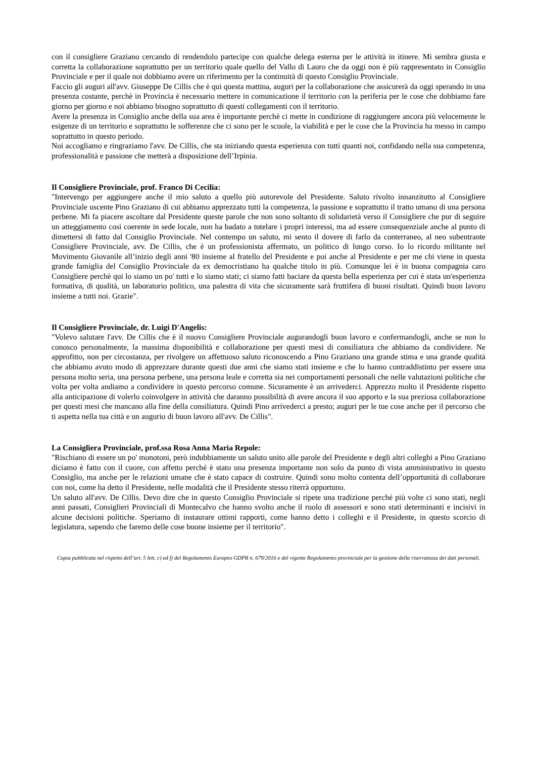con il consigliere Graziano cercando di rendendolo partecipe con qualche delega esterna per le attività in itinere. Mi sembra giusta e corretta la collaborazione soprattutto per un territorio quale quello del Vallo di Lauro che da oggi non è più rappresentato in Consiglio Provinciale e per il quale noi dobbiamo avere un riferimento per la continuità di questo Consiglio Provinciale.
Faccio gli auguri all'avv. Giuseppe De Cillis che è qui questa mattina, auguri per la collaborazione che assicurerà da oggi sperando in una presenza costante, perchè in Provincia è necessario mettere in comunicazione il territorio con la periferia per le cose che dobbiamo fare giorno per giorno e noi abbiamo bisogno soprattutto di questi collegamenti con il territorio.
Avere la presenza in Consiglio anche della sua area è importante perchè ci mette in condizione di raggiungere ancora più velocemente le esigenze di un territorio e soprattutto le sofferenze che ci sono per le scuole, la viabilità e per le cose che la Provincia ha messo in campo soprattutto in questo periodo.
Noi accogliamo e ringraziamo l'avv. De Cillis, che sta iniziando questa esperienza con tutti quanti noi, confidando nella sua competenza, professionalità e passione che metterà a disposizione dell’Irpinia.
Il Consigliere Provinciale, prof. Franco Di Cecilia:
"Intervengo per aggiungere anche il mio saluto a quello più autorevole del Presidente. Saluto rivolto innanzitutto al Consigliere Provinciale uscente Pino Graziano di cui abbiamo apprezzato tutti la competenza, la passione e soprattutto il tratto umano di una persona perbene. Mi fa piacere ascoltare dal Presidente queste parole che non sono soltanto di solidarietà verso il Consigliere che pur di seguire un atteggiamento così coerente in sede locale, non ha badato a tutelare i propri interessi, ma ad essere consequenziale anche al punto di dimettersi di fatto dal Consiglio Provinciale. Nel contempo un saluto, mi sento il dovere di farlo da conterraneo, al neo subentrante Consigliere Provinciale, avv. De Cillis, che è un professionista affermato, un politico di lungo corso. Io lo ricordo militante nel Movimento Giovanile all’inizio degli anni '80 insieme al fratello del Presidente e poi anche al Presidente e per me chi viene in questa grande famiglia del Consiglio Provinciale da ex democristiano ha qualche titolo in più. Comunque lei è in buona compagnia caro Consigliere perchè qui lo siamo un po' tutti e lo siamo stati; ci siamo fatti baciare da questa bella esperienza per cui è stata un'esperienza formativa, di qualità, un laboratorio politico, una palestra di vita che sicuramente sarà fruttifera di buoni risultati. Quindi buon lavoro insieme a tutti noi. Grazie".
Il Consigliere Provinciale, dr. Luigi D'Angelis:
"Volevo salutare l'avv. De Cillis che è il nuovo Consigliere Provinciale augurandogli buon lavoro e confermandogli, anche se non lo conosco personalmente, la massima disponibilità e collaborazione per questi mesi di consiliatura che abbiamo da condividere. Ne approfitto, non per circostanza, per rivolgere un affettuoso saluto riconoscendo a Pino Graziano una grande stima e una grande qualità che abbiamo avuto modo di apprezzare durante questi due anni che siamo stati insieme e che lo hanno contraddistinto per essere una persona molto seria, una persona perbene, una persona leale e corretta sia nei comportamenti personali che nelle valutazioni politiche che volta per volta andiamo a condividere in questo percorso comune. Sicuramente è un arrivederci. Apprezzo molto il Presidente rispetto alla anticipazione di volerlo coinvolgere in attività che daranno possibilità di avere ancora il suo apporto e la sua preziosa collaborazione per questi mesi che mancano alla fine della consiliatura. Quindi Pino arrivederci a presto; auguri per le tue cose anche per il percorso che ti aspetta nella tua città e un augurio di buon lavoro all'avv. De Cillis".
La Consigliera Provinciale, prof.ssa Rosa Anna Maria Repole:
"Rischiano di essere un po' monotoni, però indubbiamente un saluto unito alle parole del Presidente e degli altri colleghi a Pino Graziano diciamo è fatto con il cuore, con affetto perché è stato una presenza importante non solo da punto di vista amministrativo in questo Consiglio, ma anche per le relazioni umane che è stato capace di costruire. Quindi sono molto contenta dell’opportunità di collaborare con noi, come ha detto il Presidente, nelle modalità che il Presidente stesso riterrà opportuno.
Un saluto all'avv. De Cillis. Devo dire che in questo Consiglio Provinciale si ripete una tradizione perché più volte ci sono stati, negli anni passati, Consiglieri Provinciali di Montecalvo che hanno svolto anche il ruolo di assessori e sono stati determinanti e incisivi in alcune decisioni politiche. Speriamo di instaurare ottimi rapporti, come hanno detto i colleghi e il Presidente, in questo scorcio di legislatura, sapendo che faremo delle cose buone insieme per il territorio".
Copia pubblicata nel rispetto dell’art. 5 lett. c) ed f) del Regolamento Europeo GDPR n. 679/2016 e del vigente Regolamento provinciale per la gestione della riservatezza dei dati personali.